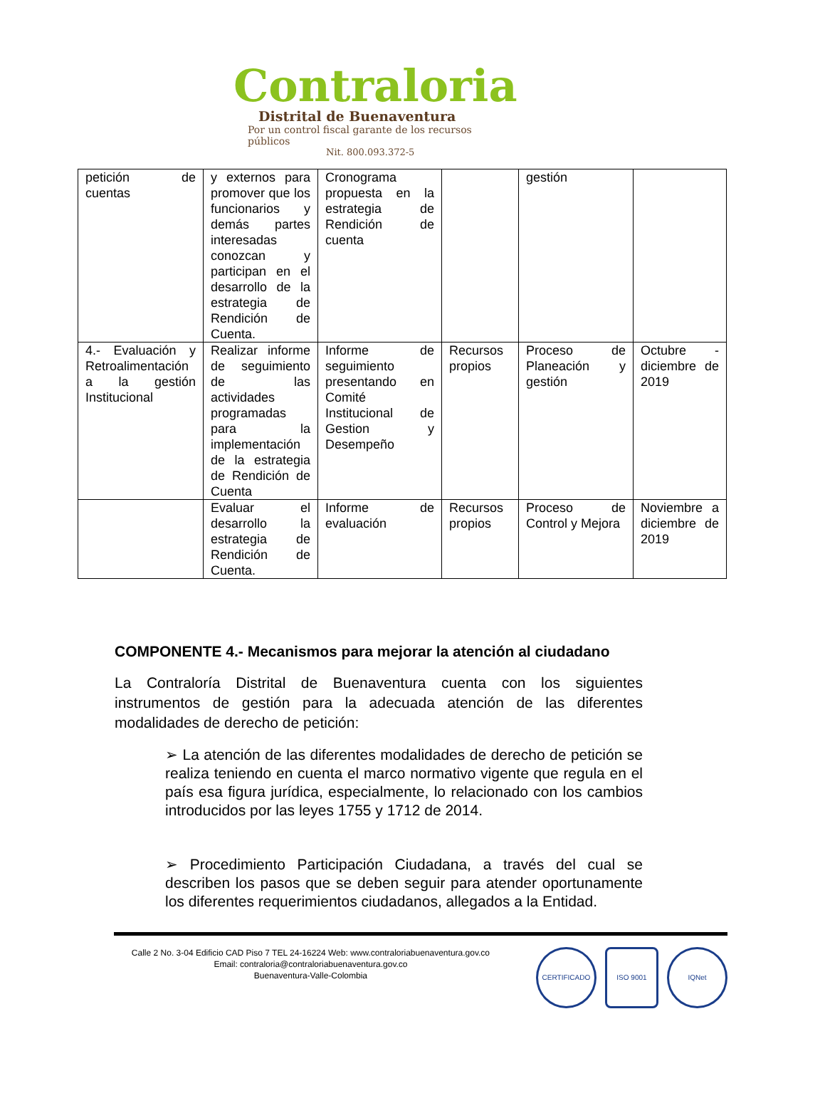Contraloria
Distrital de Buenaventura
Por un control fiscal garante de los recursos públicos
Nit. 800.093.372-5
| petición de cuentas | y externos para promover que los funcionarios y demás partes interesadas conozcan y participan en el desarrollo de la estrategia de Rendición de Cuenta. | Cronograma propuesta en la estrategia de Rendición de cuenta | | gestión | |
| 4.- Evaluación y Retroalimentación a la gestión Institucional | Realizar informe de seguimiento de las actividades programadas para la implementación de la estrategia de Rendición de Cuenta | Informe de seguimiento presentando en Comité Institucional de Gestion y Desempeño | Recursos propios | Proceso de Planeación y gestión | Octubre - diciembre de 2019 |
| | Evaluar el desarrollo la estrategia de Rendición de Cuenta. | Informe de evaluación | Recursos propios | Proceso de Control y Mejora | Noviembre a diciembre de 2019 |
COMPONENTE 4.- Mecanismos para mejorar la atención al ciudadano
La Contraloría Distrital de Buenaventura cuenta con los siguientes instrumentos de gestión para la adecuada atención de las diferentes modalidades de derecho de petición:
➢ La atención de las diferentes modalidades de derecho de petición se realiza teniendo en cuenta el marco normativo vigente que regula en el país esa figura jurídica, especialmente, lo relacionado con los cambios introducidos por las leyes 1755 y 1712 de 2014.
➢ Procedimiento Participación Ciudadana, a través del cual se describen los pasos que se deben seguir para atender oportunamente los diferentes requerimientos ciudadanos, allegados a la Entidad.
Calle 2 No. 3-04 Edificio CAD Piso 7 TEL 24-16224 Web: www.contraloriabuenaventura.gov.co
Email: contraloria@contraloriabuenaventura.gov.co
Buenaventura-Valle-Colombia
CERTIFICADO ISO 9001 IQNet